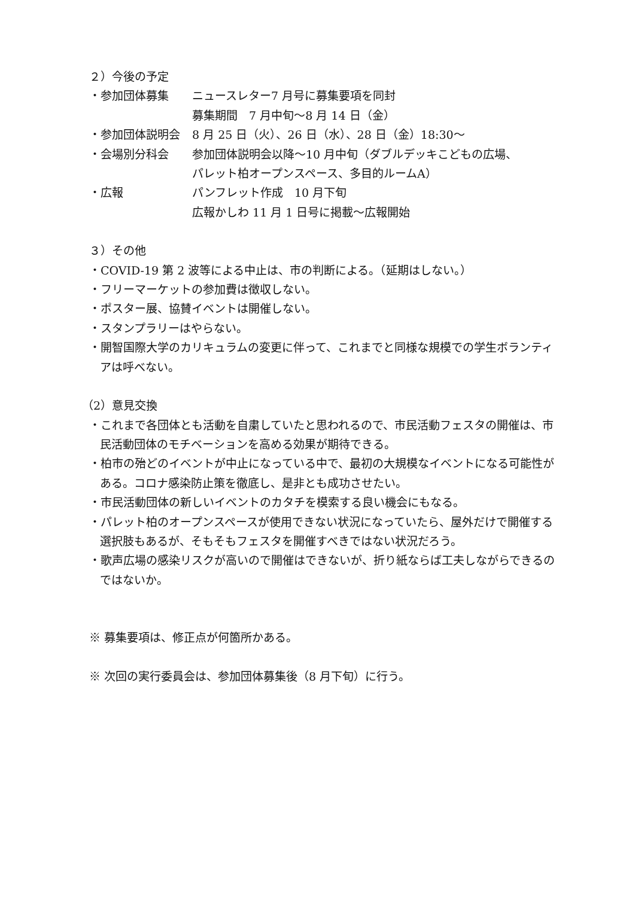２）今後の予定
・参加団体募集 ニュースレター7 月号に募集要項を同封
募集期間　7 月中旬～8 月 14 日（金）
・参加団体説明会 8 月 25 日（火）、26 日（水）、28 日（金）18:30～
・会場別分科会 参加団体説明会以降～10 月中旬（ダブルデッキこどもの広場、
パレット柏オープンスペース、多目的ルームA）
・広報 パンフレット作成　10 月下旬
広報かしわ 11 月 1 日号に掲載～広報開始
３）その他
・COVID-19 第 2 波等による中止は、市の判断による。（延期はしない。）
・フリーマーケットの参加費は徴収しない。
・ポスター展、協賛イベントは開催しない。
・スタンプラリーはやらない。
・開智国際大学のカリキュラムの変更に伴って、これまでと同様な規模での学生ボランティアは呼べない。
（2）意見交換
・これまで各団体とも活動を自粛していたと思われるので、市民活動フェスタの開催は、市民活動団体のモチベーションを高める効果が期待できる。
・柏市の殆どのイベントが中止になっている中で、最初の大規模なイベントになる可能性がある。コロナ感染防止策を徹底し、是非とも成功させたい。
・市民活動団体の新しいイベントのカタチを模索する良い機会にもなる。
・パレット柏のオープンスペースが使用できない状況になっていたら、屋外だけで開催する選択肢もあるが、そもそもフェスタを開催すべきではない状況だろう。
・歌声広場の感染リスクが高いので開催はできないが、折り紙ならば工夫しながらできるのではないか。
※ 募集要項は、修正点が何箇所かある。
※ 次回の実行委員会は、参加団体募集後（8 月下旬）に行う。